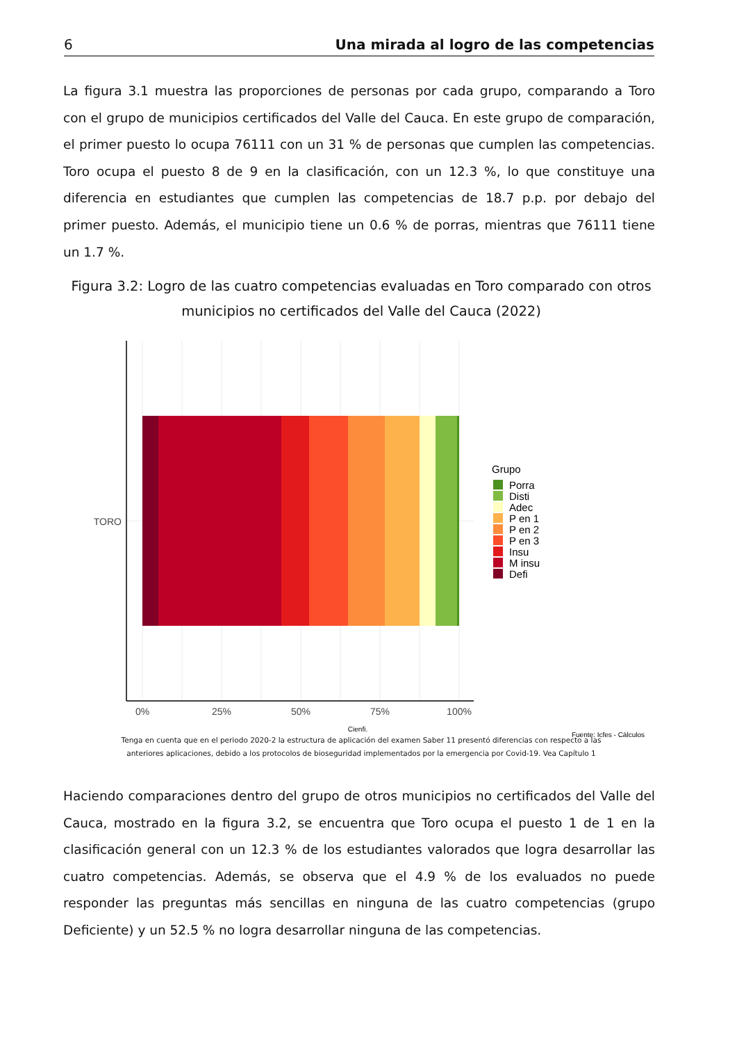6 Una mirada al logro de las competencias
La figura 3.1 muestra las proporciones de personas por cada grupo, comparando a Toro con el grupo de municipios certificados del Valle del Cauca. En este grupo de comparación, el primer puesto lo ocupa 76111 con un 31 % de personas que cumplen las competencias. Toro ocupa el puesto 8 de 9 en la clasificación, con un 12.3 %, lo que constituye una diferencia en estudiantes que cumplen las competencias de 18.7 p.p. por debajo del primer puesto. Además, el municipio tiene un 0.6 % de porras, mientras que 76111 tiene un 1.7 %.
Figura 3.2: Logro de las cuatro competencias evaluadas en Toro comparado con otros municipios no certificados del Valle del Cauca (2022)
TORO
0%
25%
50%
75%
100%
Cienfi.
Grupo
Porra
Disti
Adec
P en 1
P en 2
P en 3
Insu
M insu
Defi
Fuente: Icfes - Cálculos
Tenga en cuenta que en el periodo 2020-2 la estructura de aplicación del examen Saber 11 presentó diferencias con respecto a las anteriores aplicaciones, debido a los protocolos de bioseguridad implementados por la emergencia por Covid-19. Vea Capítulo 1
Haciendo comparaciones dentro del grupo de otros municipios no certificados del Valle del Cauca, mostrado en la figura 3.2, se encuentra que Toro ocupa el puesto 1 de 1 en la clasificación general con un 12.3 % de los estudiantes valorados que logra desarrollar las cuatro competencias. Además, se observa que el 4.9 % de los evaluados no puede responder las preguntas más sencillas en ninguna de las cuatro competencias (grupo Deficiente) y un 52.5 % no logra desarrollar ninguna de las competencias.